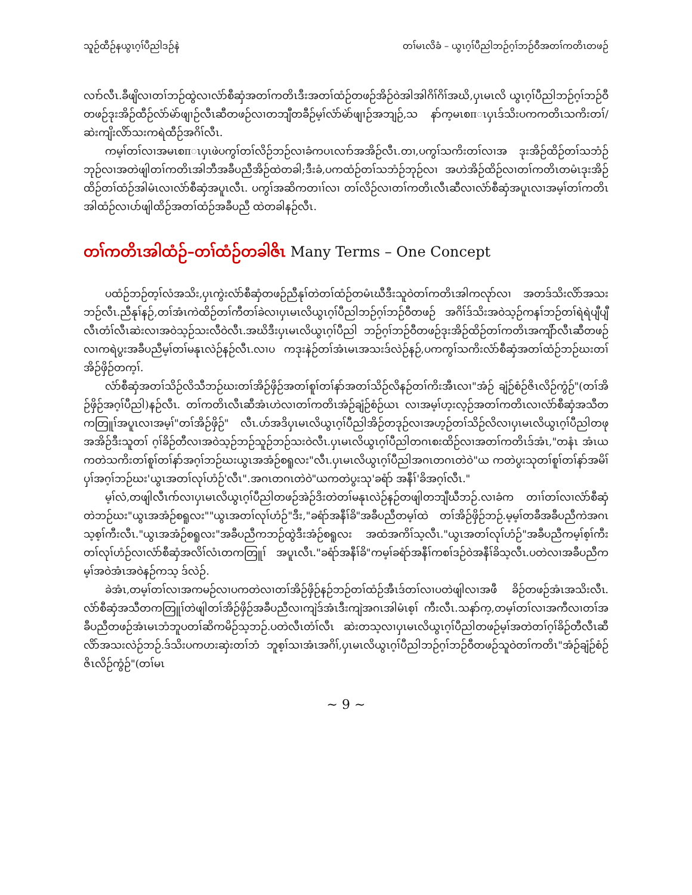သူဉ်ထီဉ်နယွၤဂ့ၢ်ပီညါဒဉ်နဲ တၢ်မၤလိခံ – ယွၤဂ့ၢ်ပီညါဘဉ်ဂ့ၢ်ဘဉ်ဝီအတၢ်ကတိၤတဖဉ်
လၢာ်လီၤ.ခီဖျိလၢတၢ်ဘဉ်ထွဲလၢလံာ်စီဆှံအတၢ်ကတိၤဒီးအတၢ်ထံဉ်တဖဉ်အိဉ်ဝဲအါအါဂိၢ်ဂိၢ်အဃိ,ပှၤမၤလိ ယွၤဂ့ၢ်ပီညါဘဉ်ဂ့ၢ်ဘဉ်ဝီတဖဉ်ဒုးအိဉ်ထီဉ်လံာ်မဲာ်ဖျၢဉ်လီၤဆီတဖဉ်လၢတဘျီတခီဉ်မ့ၢ်လံာ်မဲာ်ဖျၢဉ်အဘျဉ်,သ နာ်က့မၤစπၤပှၤဒ်သိးပကကတိၤသကိးတၢ်/ဆဲးကျိးလိာ်သးကရဲထီဉ်အဂိၢ်လီၤ.
ကမ့ၢ်တၢ်လၢအမၤစπၤပှၤဖဲပကွၢ်တၢ်လိဉ်ဘဉ်လၢခံကပၤလၢာ်အအိဉ်လီၤ.တၢ,ပကွၢ်သကိးတၢ်လၢအ ဒုးအိဉ်ထိဉ်တၢ်သဘံဉ်ဘုဉ်လၢအတဲဖျါတၢ်ကတိၤအါဘီအခီပညီအိဉ်ထဲတခါ;ဒီးခံ,ပကထံဉ်တၢ်သဘံဉ်ဘုဉ်လၢ အဟဲအိဉ်ထိဉ်လၢတၢ်ကတိၤတမံၤဒုးအိဉ်ထိဉ်တၢ်ထံဉ်အါမံၤလၢလံာ်စီဆှံအပူၤလီၤ. ပကွၢ်အဆိကတၢၢ်လၢ တၢ်လိဉ်လၢတၢ်ကတိၤလီၤဆီလၢလံာ်စီဆှံအပူၤလၢအမ့ၢ်တၢ်ကတိၤအါထံဉ်လၢပာ်ဖျါထိဉ်အတၢ်ထံဉ်အခီပညီ ထဲတခါနဉ်လီၤ.
တၢ်ကတိၤအါထံဉ်–တၢ်ထံဉ်တခါဇိၤ Many Terms – One Concept
ပထံဉ်ဘဉ်တ့ၢ်လံအသိး,ပှၤကွဲးလံာ်စီဆှံတဖဉ်ညီနုၢ်တဲတၢ်ထံဉ်တမံၤဃီဒီးသူဝဲတၢ်ကတိၤအါကလုာ်လၢ အတဒ်သိးလိာ်အသးဘဉ်လီၤ.ညီနုၢ်နဉ်,တၢ်အံၤကဲထိဉ်တၢ်ကီတၢ်ခဲလၢပှၤမၤလိယွၤဂ့ၢ်ပီညါဘဉ်ဂ့ၢ်ဘဉ်ဝီတဖဉ် အဂိၢ်ဒ်သိးအဝဲသ့ဉ်ကနၢ်ဘဉ်တၢ်ရဲရဲပျီပျီလီၤတံၢ်လီၤဆဲးလၢအဝဲသ့ဉ်သးလီဝဲလီၤ.အဃိဒီးပှၤမၤလိယွၤဂ့ၢ်ပီညါ ဘဉ်ဂ့ၢ်ဘဉ်ဝီတဖဉ်ဒုးအိဉ်ထိဉ်တၢ်ကတိၤအကျိာ်လီၤဆီတဖဉ်လၢကရဲပွးအခီပညီမ့ၢ်တၢ်မနုၤလဲဉ်နဉ်လီၤ.လၢပ ကဒုးနဲဉ်တၢ်အံၤမၤအသးဒ်လဲဉ်နဉ်,ပကကွၢ်သကိးလံာ်စီဆှံအတၢ်ထံဉ်ဘဉ်ဃးတၢ်အိဉ်ဖှိဉ်တက့ၢ်.
လံာ်စီဆှံအတၢ်သိဉ်လိသီဘဉ်ဃးတၢ်အိဉ်ဖှိဉ်အတၢ်စူၢ်တၢ်နာ်အတၢ်သိဉ်လိနဉ်တၢ်ကိးအီၤလၢ"အံဉ် ချံဉ်စံဉ်ဇိၤလိဉ်ကွံဉ်"(တၢ်အိဉ်ဖှိဉ်အဂ့ၢ်ပီညါ)နဉ်လီၤ. တၢ်ကတိၤလီၤဆီအံၤဟဲလၢတၢ်ကတိၤအံဉ်ချံဉ်စံဉ်ယၤ လၢအမ့ၢ်ဟ့းလ့ဉ်အတၢ်ကတိၤလၢလံာ်စီဆှံအသီတကတြူၢ်အပူၤလၢအမ့ၢ်"တၢ်အိဉ်ဖှိဉ်" လီၤ.ဟ်အဒိပှၤမၤလိယွၤဂ့ၢ်ပီညါအိဉ်တဒုဉ်လၢအဟ့ဉ်တၢ်သိဉ်လိလၢပှၤမၤလိယွၤဂ့ၢ်ပီညါတဖုအအိဉ်ဒီးသူတၢ် ဂ့ၢ်ခိဉ်တီလၢအဝဲသ့ဉ်ဘဉ်သူဉ်ဘဉ်သးဝဲလီၤ.ပှၤမၤလိယွၤဂ့ၢ်ပီညါတဂၤစးထိဉ်လၢအတၢ်ကတိၤဒ်အံၤ,"တနံၤ အံၤယကတဲသကိးတၢ်စူၢ်တၢ်နာ်အဂ့ၢ်ဘဉ်ဃးယွၤအအံဉ်စရူလး"လီၤ.ပှၤမၤလိယွၤဂ့ၢ်ပီညါအဂၤတဂၤတဲဝဲ"ယ ကတဲပွးသုတၢ်စူၢ်တၢ်နာ်အမိၢ်ပှၢ်အဂ့ၢ်ဘဉ်ဃး'ယွၤအတၢ်လုၢ်ဟံဉ်'လီၤ".အဂၤတဂၤတဲဝဲ"ယကတဲပွးသု'ခရံာ် အနီၢ်'ခိအဂ့ၢ်လီၤ."
မ့ၢ်လံ,တဖျါလီၤဂာ်လၢပှၤမၤလိယွၤဂ့ၢ်ပီညါတဖဉ်အဲဉ်ဒိးတဲတၢ်မနုၤလဲဉ်နဉ်တဖျါတဘျီဃီဘဉ်.လၢခံက တၢၢ်တၢ်လၢလံာ်စီဆှံတဲဘဉ်ဃး"ယွၤအအံဉ်စရူလး""ယွၤအတၢ်လုၢ်ဟံဉ်"ဒီး,"ခရံာ်အနီၢ်ခိ"အခီပညီတမ့ၢ်ထဲ တၢ်အိဉ်ဖှိဉ်ဘဉ်.မ့မ့ၢ်တခီအခီပညီကဲအဂၤသ့စ့ၢ်ကီးလီၤ."ယွၤအအံဉ်စရူလး"အခီပညီကဘဉ်ထွဲဒီးအံဉ်စရူလး အထံအကိၢ်သ့လီၤ."ယွၤအတၢ်လုၢ်ဟံဉ်"အခီပညီကမ့ၢ်စ့ၢ်ကီးတၢ်လုၢ်ဟံဉ်လၢလံာ်စီဆှံအလိၢ်လံၤတကတြူၢ် အပူၤလီၤ."ခရံာ်အနီၢ်ခိ"ကမ့ၢ်ခရံာ်အနီၢ်ကစၢ်ဒဉ်ဝဲအနီၢ်ခိသ့လီၤ.ပတဲလၢအခီပညီကမ့ၢ်အဝဲအံၤအဝဲနဉ်ကသ့ ဒ်လဲဉ်.
ခဲအံၤ,တမ့ၢ်တၢ်လၢအကမဉ်လၢပကတဲလၢတၢ်အိဉ်ဖှိဉ်နဉ်ဘဉ်တၢ်ထံဉ်အီၤဒ်တၢ်လၢပတဲဖျါလၢအဖီ ခိဉ်တဖဉ်အံၤအသိးလီၤ. လံာ်စီဆှံအသီတကတြူၢ်တဲဖျါတၢ်အိဉ်ဖှိဉ်အခီပညီလၢကျဲဒ်အံၤဒီးကျဲအဂၤအါမံၤစ့ၢ် ကီးလီၤ.သနာ်က့,တမ့ၢ်တၢ်လၢအကီလၢတၢ်အခီပညီတဖဉ်အံၤမၤဘံဘူပတၢ်ဆိကမိဉ်သ့ဘဉ်.ပတဲလီၤတံၢ်လီၤ ဆဲးတသ့လၢပှၤမၤလိယွၤဂ့ၢ်ပီညါတဖဉ်မ့ၢ်အတဲတၢ်ဂ့ၢ်ခိဉ်တီလီၤဆီလိာ်အသးလဲဉ်ဘဉ်.ဒ်သိးပကဟးဆှဲးတၢ်ဘံ ဘူစ့ၢ်သၢအံၤအဂိၢ်,ပှၤမၤလိယွၤဂ့ၢ်ပီညါဘဉ်ဂ့ၢ်ဘဉ်ဝီတဖဉ်သူဝဲတၢ်ကတိၤ"အံဉ်ချံဉ်စံဉ်ဇိၤလိဉ်ကွံဉ်"(တၢ်မၤ
~ 9 ~